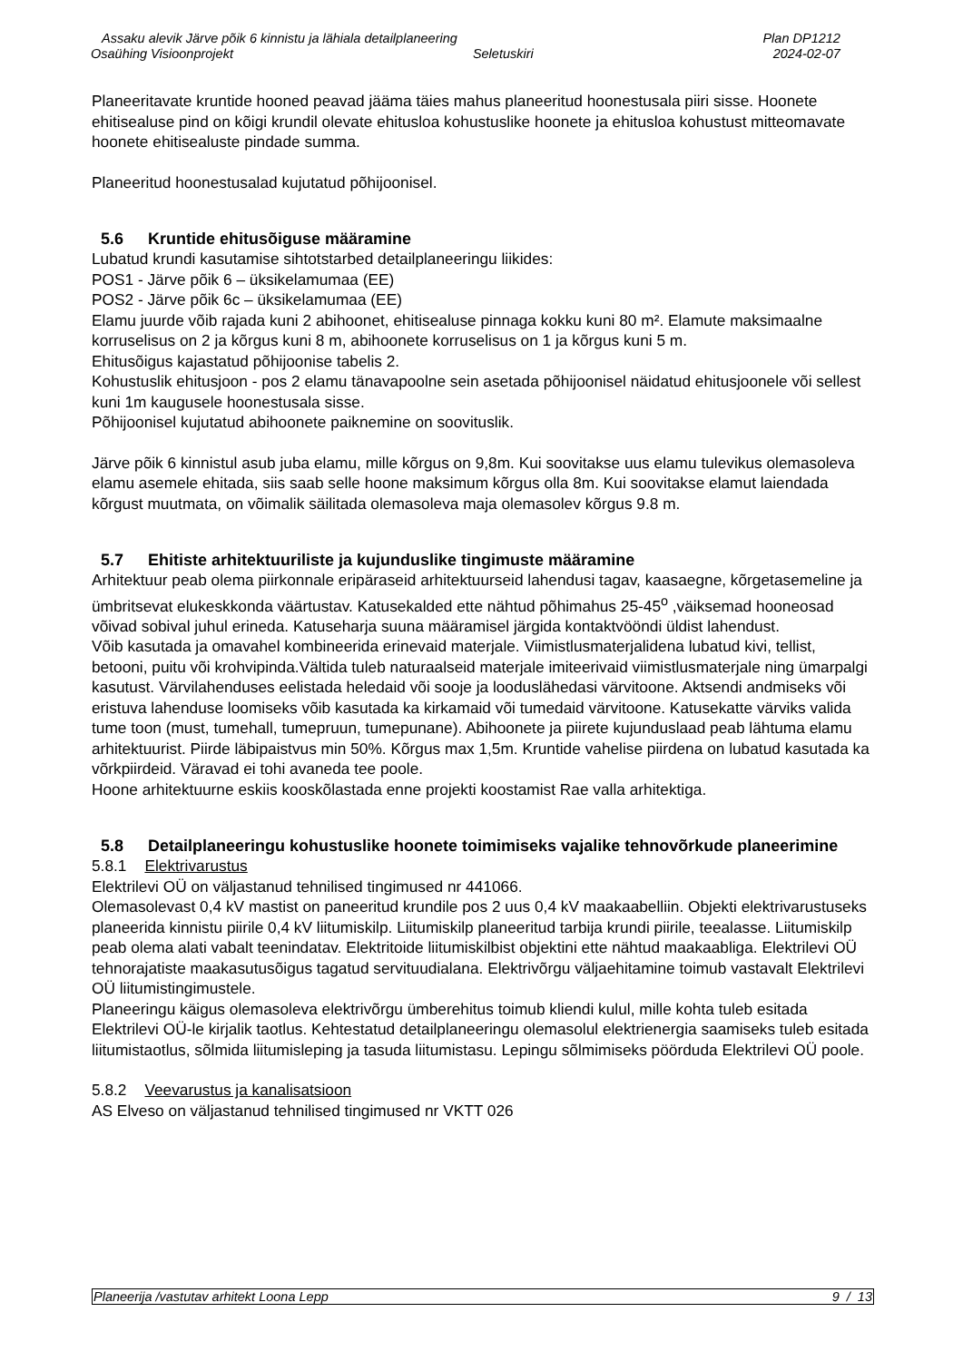Assaku alevik Järve põik 6 kinnistu ja lähiala detailplaneering Plan DP1212
Osaühing Visioonprojekt Seletuskiri 2024-02-07
Planeeritavate kruntide hooned peavad jääma täies mahus planeeritud hoonestusala piiri sisse. Hoonete ehitisealuse pind on kõigi krundil olevate ehitusloa kohustuslike hoonete ja ehitusloa kohustust mitteomavate hoonete ehitisealuste pindade summa.
Planeeritud hoonestusalad kujutatud põhijoonisel.
5.6 Kruntide ehitusõiguse määramine
Lubatud krundi kasutamise sihtotstarbed detailplaneeringu liikides:
POS1 - Järve põik 6 – üksikelamumaa (EE)
POS2 - Järve põik 6c – üksikelamumaa (EE)
Elamu juurde võib rajada kuni 2 abihoonet, ehitisealuse pinnaga kokku kuni 80 m². Elamute maksimaalne korruselisus on 2 ja kõrgus kuni 8 m, abihoonete korruselisus on 1 ja kõrgus kuni 5 m.
Ehitusõigus kajastatud põhijoonise tabelis 2.
Kohustuslik ehitusjoon - pos 2 elamu tänavapoolne sein asetada põhijoonisel näidatud ehitusjoonele või sellest kuni 1m kaugusele hoonestusala sisse.
Põhijoonisel kujutatud abihoonete paiknemine on soovituslik.
Järve põik 6 kinnistul asub juba elamu, mille kõrgus on 9,8m. Kui soovitakse uus elamu tulevikus olemasoleva elamu asemele ehitada, siis saab selle hoone maksimum kõrgus olla 8m. Kui soovitakse elamut laiendada kõrgust muutmata, on võimalik säilitada olemasoleva maja olemasolev kõrgus 9.8 m.
5.7 Ehitiste arhitektuuriliste ja kujunduslike tingimuste määramine
Arhitektuur peab olema piirkonnale eripäraseid arhitektuurseid lahendusi tagav, kaasaegne, kõrgetasemeline ja ümbritsevat elukeskkonda väärtustav. Katusekalded ette nähtud põhimahus 25-45<sup>o</sup> ,väiksemad hooneosad võivad sobival juhul erineda. Katuseharja suuna määramisel järgida kontaktvööndi üldist lahendust.
Võib kasutada ja omavahel kombineerida erinevaid materjale. Viimistlusmaterjalidena lubatud kivi, tellist, betooni, puitu või krohvipinda.Vältida tuleb naturaalseid materjale imiteerivaid viimistlusmaterjale ning ümarpalgi kasutust. Värvilahenduses eelistada heledaid või sooje ja looduslähedasi värvitoone. Aktsendi andmiseks või eristuva lahenduse loomiseks võib kasutada ka kirkamaid või tumedaid värvitoone. Katusekatte värviks valida tume toon (must, tumehall, tumepruun, tumepunane). Abihoonete ja piirete kujunduslaad peab lähtuma elamu arhitektuurist. Piirde läbipaistvus min 50%. Kõrgus max 1,5m. Kruntide vahelise piirdena on lubatud kasutada ka võrkpiirdeid. Väravad ei tohi avaneda tee poole.
Hoone arhitektuurne eskiis kooskõlastada enne projekti koostamist Rae valla arhitektiga.
5.8 Detailplaneeringu kohustuslike hoonete toimimiseks vajalike tehnovõrkude planeerimine
5.8.1 Elektrivarustus
Elektrilevi OÜ on väljastanud tehnilised tingimused nr 441066.
Olemasolevast 0,4 kV mastist on paneeritud krundile pos 2 uus 0,4 kV maakaabelliin. Objekti elektrivarustuseks planeerida kinnistu piirile 0,4 kV liitumiskilp. Liitumiskilp planeeritud tarbija krundi piirile, teealasse. Liitumiskilp peab olema alati vabalt teenindatav. Elektritoide liitumiskilbist objektini ette nähtud maakaabliga. Elektrilevi OÜ tehnorajatiste maakasutusõigus tagatud servituudialana. Elektrivõrgu väljaehitamine toimub vastavalt Elektrilevi OÜ liitumistingimustele.
Planeeringu käigus olemasoleva elektrivõrgu ümberehitus toimub kliendi kulul, mille kohta tuleb esitada Elektrilevi OÜ-le kirjalik taotlus. Kehtestatud detailplaneeringu olemasolul elektrienergia saamiseks tuleb esitada liitumistaotlus, sõlmida liitumisleping ja tasuda liitumistasu. Lepingu sõlmimiseks pöörduda Elektrilevi OÜ poole.
5.8.2 Veevarustus ja kanalisatsioon
AS Elveso on väljastanud tehnilised tingimused nr VKTT 026
Planeerija /vastutav arhitekt Loona Lepp 9 / 13